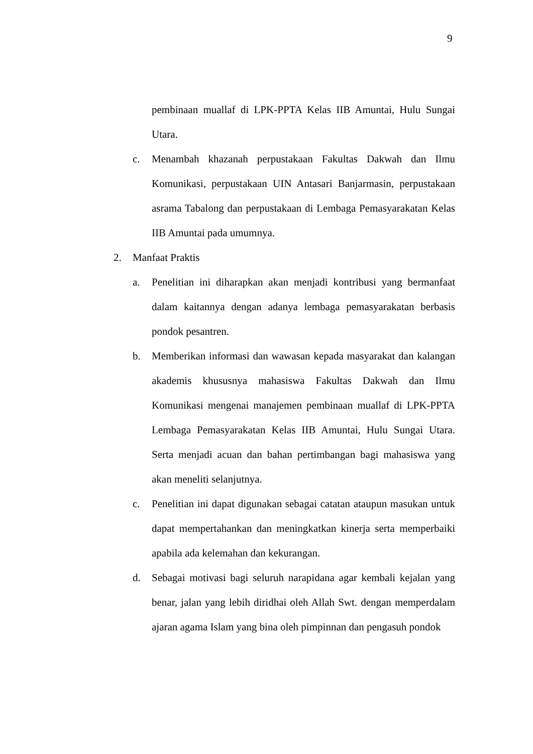9
pembinaan muallaf di LPK-PPTA Kelas IIB Amuntai, Hulu Sungai Utara.
c. Menambah khazanah perpustakaan Fakultas Dakwah dan Ilmu Komunikasi, perpustakaan UIN Antasari Banjarmasin, perpustakaan asrama Tabalong dan perpustakaan di Lembaga Pemasyarakatan Kelas IIB Amuntai pada umumnya.
2. Manfaat Praktis
a. Penelitian ini diharapkan akan menjadi kontribusi yang bermanfaat dalam kaitannya dengan adanya lembaga pemasyarakatan berbasis pondok pesantren.
b. Memberikan informasi dan wawasan kepada masyarakat dan kalangan akademis khususnya mahasiswa Fakultas Dakwah dan Ilmu Komunikasi mengenai manajemen pembinaan muallaf di LPK-PPTA Lembaga Pemasyarakatan Kelas IIB Amuntai, Hulu Sungai Utara. Serta menjadi acuan dan bahan pertimbangan bagi mahasiswa yang akan meneliti selanjutnya.
c. Penelitian ini dapat digunakan sebagai catatan ataupun masukan untuk dapat mempertahankan dan meningkatkan kinerja serta memperbaiki apabila ada kelemahan dan kekurangan.
d. Sebagai motivasi bagi seluruh narapidana agar kembali kejalan yang benar, jalan yang lebih diridhai oleh Allah Swt. dengan memperdalam ajaran agama Islam yang bina oleh pimpinnan dan pengasuh pondok